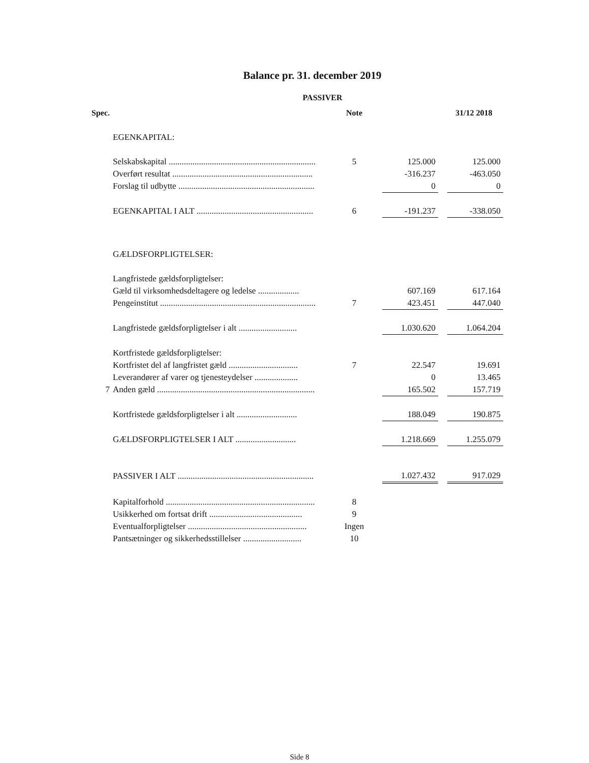Balance pr. 31. december 2019
PASSIVER
| Spec. | | Note | | | 31/12 2018 |
| --- | --- | --- | --- | --- | --- |
| | EGENKAPITAL: | | | | |
| | Selskabskapital .................................................................... | 5 | 125.000 | | 125.000 |
| | Overført resultat ................................................................. | | -316.237 | | -463.050 |
| | Forslag til udbytte ............................................................... | | 0 | | 0 |
| | EGENKAPITAL I ALT ...................................................... | 6 | -191.237 | | -338.050 |
| | GÆLDSFORPLIGTELSER: | | | | |
| | Langfristede gældsforpligtelser: | | | | |
| | Gæld til virksomhedsdeltagere og ledelse ................... | | 607.169 | | 617.164 |
| | Pengeinstitut ........................................................................ | 7 | 423.451 | | 447.040 |
| | Langfristede gældsforpligtelser i alt ........................... | | 1.030.620 | | 1.064.204 |
| | Kortfristede gældsforpligtelser: | | | | |
| | Kortfristet del af langfristet gæld ................................ | 7 | 22.547 | | 19.691 |
| | Leverandører af varer og tjenesteydelser .................... | | 0 | | 13.465 |
| 7 | Anden gæld ......................................................................... | | 165.502 | | 157.719 |
| | Kortfristede gældsforpligtelser i alt ............................ | | 188.049 | | 190.875 |
| | GÆLDSFORPLIGTELSER I ALT ............................ | | 1.218.669 | | 1.255.079 |
| | PASSIVER I ALT ............................................................... | | 1.027.432 | | 917.029 |
| | Kapitalforhold ..................................................................... | 8 | | | |
| | Usikkerhed om fortsat drift ........................................... | 9 | | | |
| | Eventualforpligtelser ....................................................... | Ingen | | | |
| | Pantsætninger og sikkerhedsstillelser ........................... | 10 | | | |
Side 8